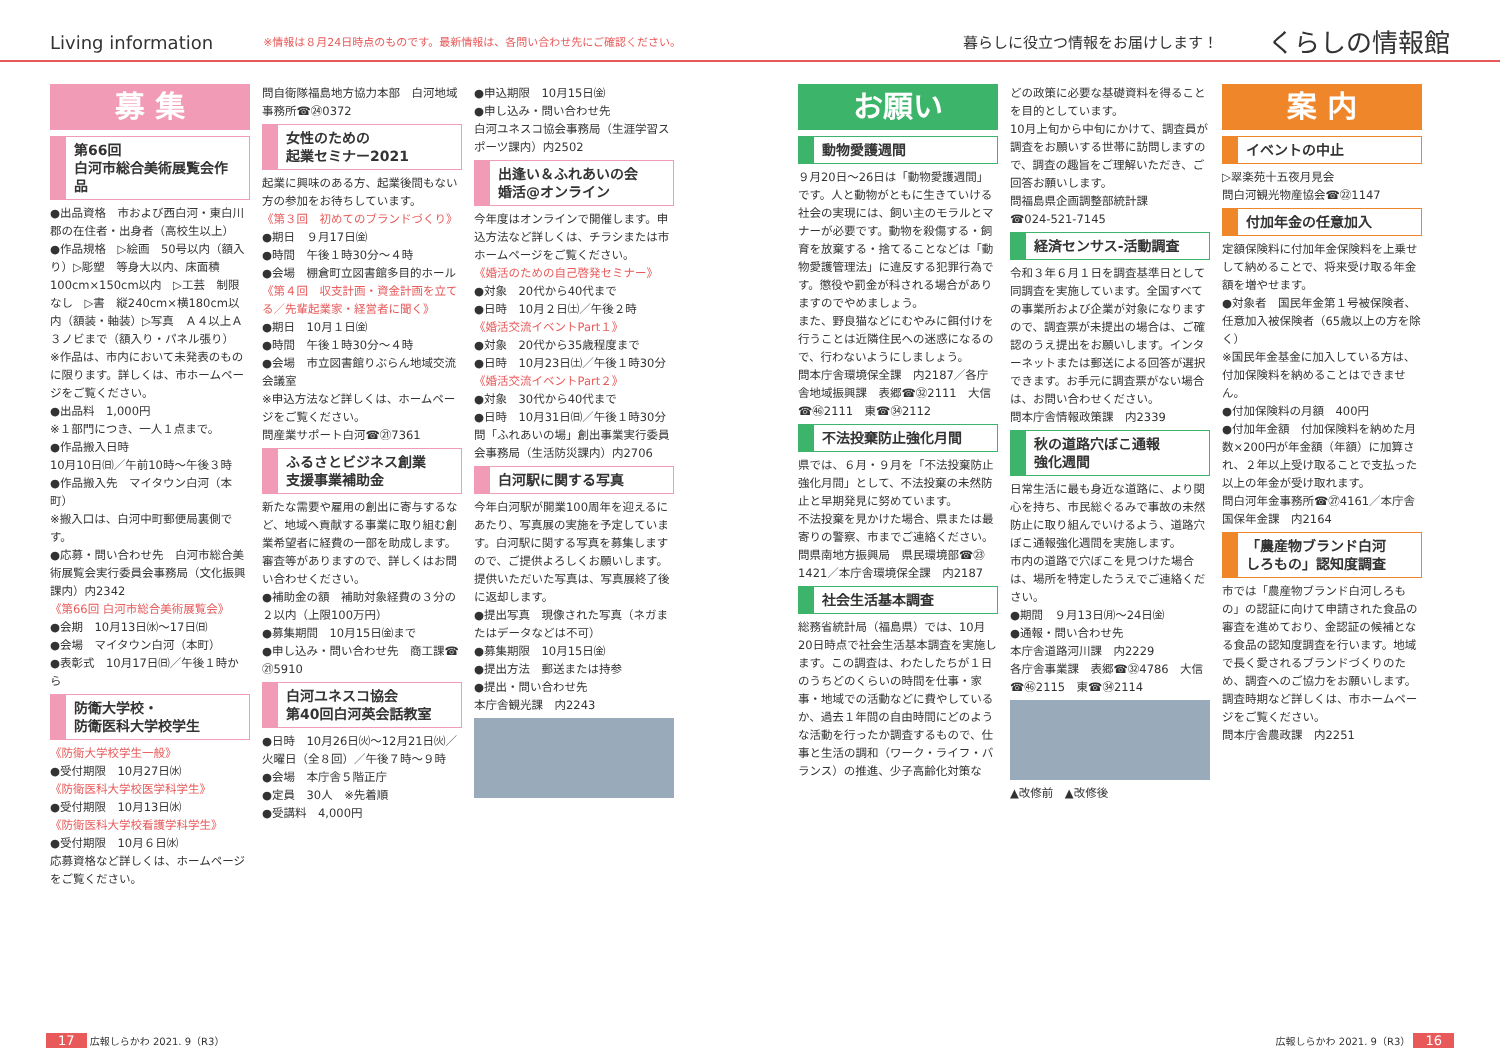Living information ※情報は８月24日時点のものです。最新情報は、各問い合わせ先にご確認ください。 暮らしに役立つ情報をお届けします！ くらしの情報館
募 集
第66回
白河市総合美術展覧会作品
●出品資格　市および西白河・東白川郡の在住者・出身者（高校生以上）
●作品規格　▷絵画　50号以内（額入り）▷彫塑　等身大以内、床面積100cm×150cm以内　▷工芸　制限なし　▷書　縦240cm×横180cm以内（額装・軸装）▷写真　Ａ４以上Ａ３ノビまで（額入り・パネル張り）
※作品は、市内において未発表のものに限ります。詳しくは、市ホームページをご覧ください。
●出品料　1,000円
※１部門につき、一人１点まで。
●作品搬入日時
10月10日㈰／午前10時～午後３時
●作品搬入先　マイタウン白河（本町）
※搬入口は、白河中町郵便局裏側です。
●応募・問い合わせ先　白河市総合美術展覧会実行委員会事務局（文化振興課内）内2342
《第66回 白河市総合美術展覧会》
●会期　10月13日㈬～17日㈰
●会場　マイタウン白河（本町）
●表彰式　10月17日㈰／午後１時から
防衛大学校・
防衛医科大学校学生
《防衛大学校学生一般》
●受付期限　10月27日㈬
《防衛医科大学校医学科学生》
●受付期限　10月13日㈬
《防衛医科大学校看護学科学生》
●受付期限　10月６日㈬
応募資格など詳しくは、ホームページをご覧ください。
問自衛隊福島地方協力本部　白河地域事務所☎㉔0372
女性のための
起業セミナー2021
起業に興味のある方、起業後間もない方の参加をお待ちしています。
《第３回　初めてのブランドづくり》
●期日　９月17日㈮
●時間　午後１時30分～４時
●会場　棚倉町立図書館多目的ホール
《第４回　収支計画・資金計画を立てる／先輩起業家・経営者に聞く》
●期日　10月１日㈮
●時間　午後１時30分～４時
●会場　市立図書館りぶらん地域交流会議室
※申込方法など詳しくは、ホームページをご覧ください。
問産業サポート白河☎㉑7361
ふるさとビジネス創業
支援事業補助金
新たな需要や雇用の創出に寄与するなど、地域へ貢献する事業に取り組む創業希望者に経費の一部を助成します。審査等がありますので、詳しくはお問い合わせください。
●補助金の額　補助対象経費の３分の２以内（上限100万円）
●募集期間　10月15日㈮まで
●申し込み・問い合わせ先　商工課☎㉑5910
白河ユネスコ協会
第40回白河英会話教室
●日時　10月26日㈫～12月21日㈫／火曜日（全８回）／午後７時～９時
●会場　本庁舎５階正庁
●定員　30人　※先着順
●受講料　4,000円
●申込期限　10月15日㈮
●申し込み・問い合わせ先
白河ユネスコ協会事務局（生涯学習スポーツ課内）内2502
出逢い＆ふれあいの会
婚活@オンライン
今年度はオンラインで開催します。申込方法など詳しくは、チラシまたは市ホームページをご覧ください。
《婚活のための自己啓発セミナー》
●対象　20代から40代まで
●日時　10月２日㈯／午後２時
《婚活交流イベントPart１》
●対象　20代から35歳程度まで
●日時　10月23日㈯／午後１時30分
《婚活交流イベントPart２》
●対象　30代から40代まで
●日時　10月31日㈰／午後１時30分
問「ふれあいの場」創出事業実行委員会事務局（生活防災課内）内2706
白河駅に関する写真
今年白河駅が開業100周年を迎えるにあたり、写真展の実施を予定しています。白河駅に関する写真を募集しますので、ご提供よろしくお願いします。提供いただいた写真は、写真展終了後に返却します。
●提出写真　現像された写真（ネガまたはデータなどは不可）
●募集期限　10月15日㈮
●提出方法　郵送または持参
●提出・問い合わせ先
本庁舎観光課　内2243
お願い
動物愛護週間
９月20日～26日は「動物愛護週間」です。人と動物がともに生きていける社会の実現には、飼い主のモラルとマナーが必要です。動物を殺傷する・飼育を放棄する・捨てることなどは「動物愛護管理法」に違反する犯罪行為です。懲役や罰金が科される場合がありますのでやめましょう。
また、野良猫などにむやみに餌付けを行うことは近隣住民への迷惑になるので、行わないようにしましょう。
問本庁舎環境保全課　内2187／各庁舎地域振興課　表郷☎㉜2111　大信☎㊻2111　東☎㉞2112
不法投棄防止強化月間
県では、６月・９月を「不法投棄防止強化月間」として、不法投棄の未然防止と早期発見に努めています。
不法投棄を見かけた場合、県または最寄りの警察、市までご連絡ください。
問県南地方振興局　県民環境部☎㉓1421／本庁舎環境保全課　内2187
社会生活基本調査
総務省統計局（福島県）では、10月20日時点で社会生活基本調査を実施します。この調査は、わたしたちが１日のうちどのくらいの時間を仕事・家事・地域での活動などに費やしているか、過去１年間の自由時間にどのような活動を行ったか調査するもので、仕事と生活の調和（ワーク・ライフ・バランス）の推進、少子高齢化対策な
どの政策に必要な基礎資料を得ることを目的としています。
10月上旬から中旬にかけて、調査員が調査をお願いする世帯に訪問しますので、調査の趣旨をご理解いただき、ご回答お願いします。
問福島県企画調整部統計課
☎024-521-7145
経済センサス-活動調査
令和３年６月１日を調査基準日として同調査を実施しています。全国すべての事業所および企業が対象になりますので、調査票が未提出の場合は、ご確認のうえ提出をお願いします。インターネットまたは郵送による回答が選択できます。お手元に調査票がない場合は、お問い合わせください。
問本庁舎情報政策課　内2339
秋の道路穴ぼこ通報
強化週間
日常生活に最も身近な道路に、より関心を持ち、市民総ぐるみで事故の未然防止に取り組んでいけるよう、道路穴ぼこ通報強化週間を実施します。
市内の道路で穴ぼこを見つけた場合は、場所を特定したうえでご連絡ください。
●期間　９月13日㈪～24日㈮
●通報・問い合わせ先
本庁舎道路河川課　内2229
各庁舎事業課　表郷☎㉜4786　大信☎㊻2115　東☎㉞2114
▲改修前　▲改修後
案 内
イベントの中止
▷翠楽苑十五夜月見会
問白河観光物産協会☎㉒1147
付加年金の任意加入
定額保険料に付加年金保険料を上乗せして納めることで、将来受け取る年金額を増やせます。
●対象者　国民年金第１号被保険者、任意加入被保険者（65歳以上の方を除く）
※国民年金基金に加入している方は、付加保険料を納めることはできません。
●付加保険料の月額　400円
●付加年金額　付加保険料を納めた月数×200円が年金額（年額）に加算され、２年以上受け取ることで支払った以上の年金が受け取れます。
問白河年金事務所☎㉗4161／本庁舎国保年金課　内2164
「農産物ブランド白河
しろもの」認知度調査
市では「農産物ブランド白河しろもの」の認証に向けて申請された食品の審査を進めており、金認証の候補となる食品の認知度調査を行います。地域で長く愛されるブランドづくりのため、調査へのご協力をお願いします。調査時期など詳しくは、市ホームページをご覧ください。
問本庁舎農政課　内2251
17 広報しらかわ 2021. 9（R3） 広報しらかわ 2021. 9（R3） 16